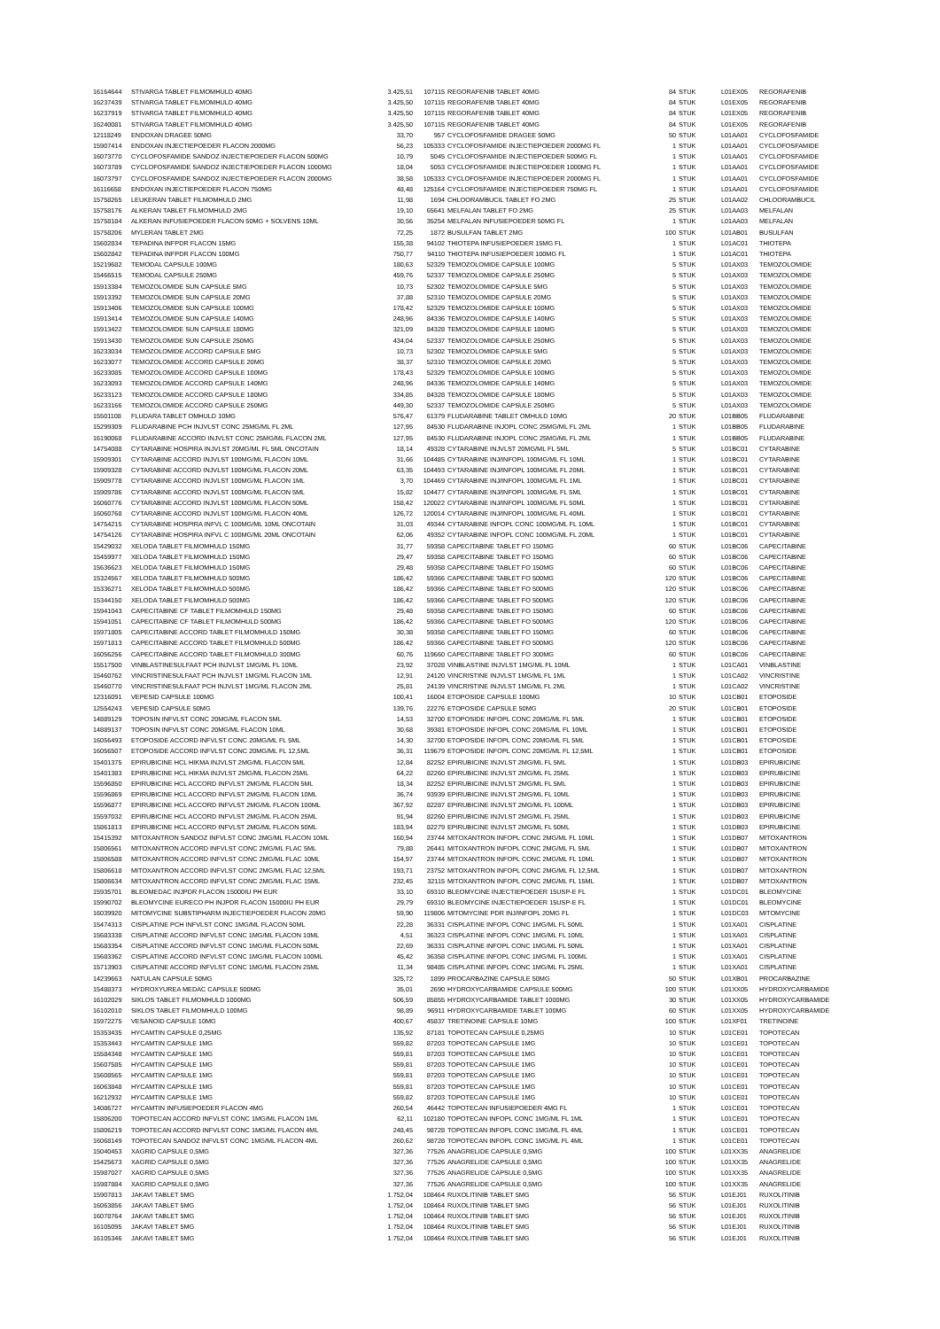| 16164644 | STIVARGA TABLET FILMOMHULD 40MG | 3.425,51 | 107115 | REGORAFENIB TABLET 40MG | 84 | STUK | L01EX05 | REGORAFENIB |
| 16237439 | STIVARGA TABLET FILMOMHULD 40MG | 3.425,50 | 107115 | REGORAFENIB TABLET 40MG | 84 | STUK | L01EX05 | REGORAFENIB |
| 16237919 | STIVARGA TABLET FILMOMHULD 40MG | 3.425,50 | 107115 | REGORAFENIB TABLET 40MG | 84 | STUK | L01EX05 | REGORAFENIB |
| 16240081 | STIVARGA TABLET FILMOMHULD 40MG | 3.425,50 | 107115 | REGORAFENIB TABLET 40MG | 84 | STUK | L01EX05 | REGORAFENIB |
| 12118249 | ENDOXAN DRAGEE 50MG | 33,70 | 957 | CYCLOFOSFAMIDE DRAGEE 50MG | 50 | STUK | L01AA01 | CYCLOFOSFAMIDE |
| 15907414 | ENDOXAN INJECTIEPOEDER FLACON 2000MG | 56,23 | 105333 | CYCLOFOSFAMIDE INJECTIEPOEDER 2000MG FL | 1 | STUK | L01AA01 | CYCLOFOSFAMIDE |
| 16073770 | CYCLOFOSFAMIDE SANDOZ INJECTIEPOEDER FLACON 500MG | 10,79 | 5045 | CYCLOFOSFAMIDE INJECTIEPOEDER 500MG FL | 1 | STUK | L01AA01 | CYCLOFOSFAMIDE |
| 16073789 | CYCLOFOSFAMIDE SANDOZ INJECTIEPOEDER FLACON 1000MG | 18,04 | 5053 | CYCLOFOSFAMIDE INJECTIEPOEDER 1000MG FL | 1 | STUK | L01AA01 | CYCLOFOSFAMIDE |
| 16073797 | CYCLOFOSFAMIDE SANDOZ INJECTIEPOEDER FLACON 2000MG | 38,58 | 105333 | CYCLOFOSFAMIDE INJECTIEPOEDER 2000MG FL | 1 | STUK | L01AA01 | CYCLOFOSFAMIDE |
| 16116658 | ENDOXAN INJECTIEPOEDER FLACON 750MG | 48,48 | 125164 | CYCLOFOSFAMIDE INJECTIEPOEDER 750MG FL | 1 | STUK | L01AA01 | CYCLOFOSFAMIDE |
| 15758265 | LEUKERAN TABLET FILMOMHULD 2MG | 11,98 | 1694 | CHLOORAMBUCIL TABLET FO 2MG | 25 | STUK | L01AA02 | CHLOORAMBUCIL |
| 15758176 | ALKERAN TABLET FILMOMHULD 2MG | 19,10 | 65641 | MELFALAN TABLET FO 2MG | 25 | STUK | L01AA03 | MELFALAN |
| 15758184 | ALKERAN INFUSIEPOEDER FLACON 50MG + SOLVENS 10ML | 30,56 | 35254 | MELFALAN INFUSIEPOEDER 50MG FL | 1 | STUK | L01AA03 | MELFALAN |
| 15758206 | MYLERAN TABLET 2MG | 72,25 | 1872 | BUSULFAN TABLET 2MG | 100 | STUK | L01AB01 | BUSULFAN |
| 15602834 | TEPADINA INFPDR FLACON 15MG | 155,38 | 94102 | THIOTEPA INFUSIEPOEDER 15MG FL | 1 | STUK | L01AC01 | THIOTEPA |
| 15602842 | TEPADINA INFPDR FLACON 100MG | 750,77 | 94110 | THIOTEPA INFUSIEPOEDER 100MG FL | 1 | STUK | L01AC01 | THIOTEPA |
| 15219682 | TEMODAL CAPSULE 100MG | 180,63 | 52329 | TEMOZOLOMIDE CAPSULE 100MG | 5 | STUK | L01AX03 | TEMOZOLOMIDE |
| 15466515 | TEMODAL CAPSULE 250MG | 459,76 | 52337 | TEMOZOLOMIDE CAPSULE 250MG | 5 | STUK | L01AX03 | TEMOZOLOMIDE |
| 15913384 | TEMOZOLOMIDE SUN CAPSULE 5MG | 10,73 | 52302 | TEMOZOLOMIDE CAPSULE 5MG | 5 | STUK | L01AX03 | TEMOZOLOMIDE |
| 15913392 | TEMOZOLOMIDE SUN CAPSULE 20MG | 37,88 | 52310 | TEMOZOLOMIDE CAPSULE 20MG | 5 | STUK | L01AX03 | TEMOZOLOMIDE |
| 15913406 | TEMOZOLOMIDE SUN CAPSULE 100MG | 178,42 | 52329 | TEMOZOLOMIDE CAPSULE 100MG | 5 | STUK | L01AX03 | TEMOZOLOMIDE |
| 15913414 | TEMOZOLOMIDE SUN CAPSULE 140MG | 248,96 | 84336 | TEMOZOLOMIDE CAPSULE 140MG | 5 | STUK | L01AX03 | TEMOZOLOMIDE |
| 15913422 | TEMOZOLOMIDE SUN CAPSULE 180MG | 321,09 | 84328 | TEMOZOLOMIDE CAPSULE 180MG | 5 | STUK | L01AX03 | TEMOZOLOMIDE |
| 15913430 | TEMOZOLOMIDE SUN CAPSULE 250MG | 434,04 | 52337 | TEMOZOLOMIDE CAPSULE 250MG | 5 | STUK | L01AX03 | TEMOZOLOMIDE |
| 16233034 | TEMOZOLOMIDE ACCORD CAPSULE 5MG | 10,73 | 52302 | TEMOZOLOMIDE CAPSULE 5MG | 5 | STUK | L01AX03 | TEMOZOLOMIDE |
| 16233077 | TEMOZOLOMIDE ACCORD CAPSULE 20MG | 38,37 | 52310 | TEMOZOLOMIDE CAPSULE 20MG | 5 | STUK | L01AX03 | TEMOZOLOMIDE |
| 16233085 | TEMOZOLOMIDE ACCORD CAPSULE 100MG | 178,43 | 52329 | TEMOZOLOMIDE CAPSULE 100MG | 5 | STUK | L01AX03 | TEMOZOLOMIDE |
| 16233093 | TEMOZOLOMIDE ACCORD CAPSULE 140MG | 248,96 | 84336 | TEMOZOLOMIDE CAPSULE 140MG | 5 | STUK | L01AX03 | TEMOZOLOMIDE |
| 16233123 | TEMOZOLOMIDE ACCORD CAPSULE 180MG | 334,85 | 84328 | TEMOZOLOMIDE CAPSULE 180MG | 5 | STUK | L01AX03 | TEMOZOLOMIDE |
| 16233166 | TEMOZOLOMIDE ACCORD CAPSULE 250MG | 449,30 | 52337 | TEMOZOLOMIDE CAPSULE 250MG | 5 | STUK | L01AX03 | TEMOZOLOMIDE |
| 15501108 | FLUDARA TABLET OMHULD 10MG | 576,47 | 61379 | FLUDARABINE TABLET OMHULD 10MG | 20 | STUK | L01BB05 | FLUDARABINE |
| 15299309 | FLUDARABINE PCH INJVLST CONC 25MG/ML FL 2ML | 127,95 | 84530 | FLUDARABINE INJOPL CONC 25MG/ML FL 2ML | 1 | STUK | L01BB05 | FLUDARABINE |
| 16190068 | FLUDARABINE ACCORD INJVLST CONC 25MG/ML FLACON 2ML | 127,95 | 84530 | FLUDARABINE INJOPL CONC 25MG/ML FL 2ML | 1 | STUK | L01BB05 | FLUDARABINE |
| 14754088 | CYTARABINE HOSPIRA INJVLST 20MG/ML FL 5ML ONCOTAIN | 18,14 | 49328 | CYTARABINE INJVLST 20MG/ML FL 5ML | 5 | STUK | L01BC01 | CYTARABINE |
| 15909301 | CYTARABINE ACCORD INJVLST 100MG/ML FLACON 10ML | 31,66 | 104485 | CYTARABINE INJ/INFOPL 100MG/ML FL 10ML | 1 | STUK | L01BC01 | CYTARABINE |
| 15909328 | CYTARABINE ACCORD INJVLST 100MG/ML FLACON 20ML | 63,35 | 104493 | CYTARABINE INJ/INFOPL 100MG/ML FL 20ML | 1 | STUK | L01BC01 | CYTARABINE |
| 15909778 | CYTARABINE ACCORD INJVLST 100MG/ML FLACON 1ML | 3,70 | 104469 | CYTARABINE INJ/INFOPL 100MG/ML FL 1ML | 1 | STUK | L01BC01 | CYTARABINE |
| 15909786 | CYTARABINE ACCORD INJVLST 100MG/ML FLACON 5ML | 15,82 | 104477 | CYTARABINE INJ/INFOPL 100MG/ML FL 5ML | 1 | STUK | L01BC01 | CYTARABINE |
| 16060776 | CYTARABINE ACCORD INJVLST 100MG/ML FLACON 50ML | 158,42 | 120022 | CYTARABINE INJ/INFOPL 100MG/ML FL 50ML | 1 | STUK | L01BC01 | CYTARABINE |
| 16060768 | CYTARABINE ACCORD INJVLST 100MG/ML FLACON 40ML | 126,72 | 120014 | CYTARABINE INJ/INFOPL 100MG/ML FL 40ML | 1 | STUK | L01BC01 | CYTARABINE |
| 14754215 | CYTARABINE HOSPIRA INFVL C 100MG/ML 10ML ONCOTAIN | 31,03 | 49344 | CYTARABINE INFOPL CONC 100MG/ML FL 10ML | 1 | STUK | L01BC01 | CYTARABINE |
| 14754126 | CYTARABINE HOSPIRA INFVL C 100MG/ML 20ML ONCOTAIN | 62,06 | 49352 | CYTARABINE INFOPL CONC 100MG/ML FL 20ML | 1 | STUK | L01BC01 | CYTARABINE |
| 15429032 | XELODA TABLET FILMOMHULD 150MG | 31,77 | 59358 | CAPECITABINE TABLET FO 150MG | 60 | STUK | L01BC06 | CAPECITABINE |
| 15459977 | XELODA TABLET FILMOMHULD 150MG | 29,47 | 59358 | CAPECITABINE TABLET FO 150MG | 60 | STUK | L01BC06 | CAPECITABINE |
| 15636623 | XELODA TABLET FILMOMHULD 150MG | 29,48 | 59358 | CAPECITABINE TABLET FO 150MG | 60 | STUK | L01BC06 | CAPECITABINE |
| 15324567 | XELODA TABLET FILMOMHULD 500MG | 186,42 | 59366 | CAPECITABINE TABLET FO 500MG | 120 | STUK | L01BC06 | CAPECITABINE |
| 15336271 | XELODA TABLET FILMOMHULD 500MG | 186,42 | 59366 | CAPECITABINE TABLET FO 500MG | 120 | STUK | L01BC06 | CAPECITABINE |
| 15344150 | XELODA TABLET FILMOMHULD 500MG | 186,42 | 59366 | CAPECITABINE TABLET FO 500MG | 120 | STUK | L01BC06 | CAPECITABINE |
| 15941043 | CAPECITABINE CF TABLET FILMOMHULD 150MG | 29,48 | 59358 | CAPECITABINE TABLET FO 150MG | 60 | STUK | L01BC06 | CAPECITABINE |
| 15941051 | CAPECITABINE CF TABLET FILMOMHULD 500MG | 186,42 | 59366 | CAPECITABINE TABLET FO 500MG | 120 | STUK | L01BC06 | CAPECITABINE |
| 15971805 | CAPECITABINE ACCORD TABLET FILMOMHULD 150MG | 30,38 | 59358 | CAPECITABINE TABLET FO 150MG | 60 | STUK | L01BC06 | CAPECITABINE |
| 15971813 | CAPECITABINE ACCORD TABLET FILMOMHULD 500MG | 186,42 | 59366 | CAPECITABINE TABLET FO 500MG | 120 | STUK | L01BC06 | CAPECITABINE |
| 16056256 | CAPECITABINE ACCORD TABLET FILMOMHULD 300MG | 60,76 | 119660 | CAPECITABINE TABLET FO 300MG | 60 | STUK | L01BC06 | CAPECITABINE |
| 15517500 | VINBLASTINESULFAAT PCH INJVLST 1MG/ML FL 10ML | 23,92 | 37028 | VINBLASTINE INJVLST 1MG/ML FL 10ML | 1 | STUK | L01CA01 | VINBLASTINE |
| 15460762 | VINCRISTINESULFAAT PCH INJVLST 1MG/ML FLACON 1ML | 12,91 | 24120 | VINCRISTINE INJVLST 1MG/ML FL 1ML | 1 | STUK | L01CA02 | VINCRISTINE |
| 15460770 | VINCRISTINESULFAAT PCH INJVLST 1MG/ML FLACON 2ML | 25,81 | 24139 | VINCRISTINE INJVLST 1MG/ML FL 2ML | 1 | STUK | L01CA02 | VINCRISTINE |
| 12316091 | VEPESID CAPSULE 100MG | 100,41 | 16004 | ETOPOSIDE CAPSULE 100MG | 10 | STUK | L01CB01 | ETOPOSIDE |
| 12554243 | VEPESID CAPSULE 50MG | 139,76 | 22276 | ETOPOSIDE CAPSULE 50MG | 20 | STUK | L01CB01 | ETOPOSIDE |
| 14889129 | TOPOSIN INFVLST CONC 20MG/ML FLACON 5ML | 14,53 | 32700 | ETOPOSIDE INFOPL CONC 20MG/ML FL 5ML | 1 | STUK | L01CB01 | ETOPOSIDE |
| 14889137 | TOPOSIN INFVLST CONC 20MG/ML FLACON 10ML | 30,68 | 39381 | ETOPOSIDE INFOPL CONC 20MG/ML FL 10ML | 1 | STUK | L01CB01 | ETOPOSIDE |
| 16056493 | ETOPOSIDE ACCORD INFVLST CONC 20MG/ML FL 5ML | 14,30 | 32700 | ETOPOSIDE INFOPL CONC 20MG/ML FL 5ML | 1 | STUK | L01CB01 | ETOPOSIDE |
| 16056507 | ETOPOSIDE ACCORD INFVLST CONC 20MG/ML FL 12,5ML | 36,31 | 119679 | ETOPOSIDE INFOPL CONC 20MG/ML FL 12,5ML | 1 | STUK | L01CB01 | ETOPOSIDE |
| 15401375 | EPIRUBICINE HCL HIKMA INJVLST 2MG/ML FLACON 5ML | 12,84 | 82252 | EPIRUBICINE INJVLST 2MG/ML FL 5ML | 1 | STUK | L01DB03 | EPIRUBICINE |
| 15401383 | EPIRUBICINE HCL HIKMA INJVLST 2MG/ML FLACON 25ML | 64,22 | 82260 | EPIRUBICINE INJVLST 2MG/ML FL 25ML | 1 | STUK | L01DB03 | EPIRUBICINE |
| 15596850 | EPIRUBICINE HCL ACCORD INFVLST 2MG/ML FLACON 5ML | 18,34 | 82252 | EPIRUBICINE INJVLST 2MG/ML FL 5ML | 1 | STUK | L01DB03 | EPIRUBICINE |
| 15596869 | EPIRUBICINE HCL ACCORD INFVLST 2MG/ML FLACON 10ML | 36,74 | 93939 | EPIRUBICINE INJVLST 2MG/ML FL 10ML | 1 | STUK | L01DB03 | EPIRUBICINE |
| 15596877 | EPIRUBICINE HCL ACCORD INFVLST 2MG/ML FLACON 100ML | 367,92 | 82287 | EPIRUBICINE INJVLST 2MG/ML FL 100ML | 1 | STUK | L01DB03 | EPIRUBICINE |
| 15597032 | EPIRUBICINE HCL ACCORD INFVLST 2MG/ML FLACON 25ML | 91,94 | 82260 | EPIRUBICINE INJVLST 2MG/ML FL 25ML | 1 | STUK | L01DB03 | EPIRUBICINE |
| 15861813 | EPIRUBICINE HCL ACCORD INFVLST 2MG/ML FLACON 50ML | 183,94 | 82279 | EPIRUBICINE INJVLST 2MG/ML FL 50ML | 1 | STUK | L01DB03 | EPIRUBICINE |
| 15415392 | MITOXANTRON SANDOZ INFVLST CONC 2MG/ML FLACON 10ML | 160,94 | 23744 | MITOXANTRON INFOPL CONC 2MG/ML FL 10ML | 1 | STUK | L01DB07 | MITOXANTRON |
| 15806561 | MITOXANTRON ACCORD INFVLST CONC 2MG/ML FLAC 5ML | 79,88 | 26441 | MITOXANTRON INFOPL CONC 2MG/ML FL 5ML | 1 | STUK | L01DB07 | MITOXANTRON |
| 15806588 | MITOXANTRON ACCORD INFVLST CONC 2MG/ML FLAC 10ML | 154,97 | 23744 | MITOXANTRON INFOPL CONC 2MG/ML FL 10ML | 1 | STUK | L01DB07 | MITOXANTRON |
| 15806618 | MITOXANTRON ACCORD INFVLST CONC 2MG/ML FLAC 12,5ML | 193,71 | 23752 | MITOXANTRON INFOPL CONC 2MG/ML FL 12,5ML | 1 | STUK | L01DB07 | MITOXANTRON |
| 15806634 | MITOXANTRON ACCORD INFVLST CONC 2MG/ML FLAC 15ML | 232,45 | 32115 | MITOXANTRON INFOPL CONC 2MG/ML FL 15ML | 1 | STUK | L01DB07 | MITOXANTRON |
| 15935701 | BLEOMEDAC INJPDR FLACON 15000IU PH EUR | 33,10 | 69310 | BLEOMYCINE INJECTIEPOEDER 15USP-E FL | 1 | STUK | L01DC01 | BLEOMYCINE |
| 15990702 | BLEOMYCINE EURECO PH INJPDR FLACON 15000IU PH EUR | 29,79 | 69310 | BLEOMYCINE INJECTIEPOEDER 15USP-E FL | 1 | STUK | L01DC01 | BLEOMYCINE |
| 16039920 | MITOMYCINE SUBSTIPHARM INJECTIEPOEDER FLACON 20MG | 59,90 | 119806 | MITOMYCINE PDR INJ/INFOPL 20MG FL | 1 | STUK | L01DC03 | MITOMYCINE |
| 15474313 | CISPLATINE PCH INFVLST CONC 1MG/ML FLACON 50ML | 22,28 | 36331 | CISPLATINE INFOPL CONC 1MG/ML FL 50ML | 1 | STUK | L01XA01 | CISPLATINE |
| 15683338 | CISPLATINE ACCORD INFVLST CONC 1MG/ML FLACON 10ML | 4,51 | 36323 | CISPLATINE INFOPL CONC 1MG/ML FL 10ML | 1 | STUK | L01XA01 | CISPLATINE |
| 15683354 | CISPLATINE ACCORD INFVLST CONC 1MG/ML FLACON 50ML | 22,69 | 36331 | CISPLATINE INFOPL CONC 1MG/ML FL 50ML | 1 | STUK | L01XA01 | CISPLATINE |
| 15683362 | CISPLATINE ACCORD INFVLST CONC 1MG/ML FLACON 100ML | 45,42 | 36358 | CISPLATINE INFOPL CONC 1MG/ML FL 100ML | 1 | STUK | L01XA01 | CISPLATINE |
| 15713903 | CISPLATINE ACCORD INFVLST CONC 1MG/ML FLACON 25ML | 11,34 | 98485 | CISPLATINE INFOPL CONC 1MG/ML FL 25ML | 1 | STUK | L01XA01 | CISPLATINE |
| 14239663 | NATULAN CAPSULE 50MG | 325,72 | 1899 | PROCARBAZINE CAPSULE 50MG | 50 | STUK | L01XB01 | PROCARBAZINE |
| 15488373 | HYDROXYUREA MEDAC CAPSULE 500MG | 35,01 | 2690 | HYDROXYCARBAMIDE CAPSULE 500MG | 100 | STUK | L01XX05 | HYDROXYCARBAMIDE |
| 16102029 | SIKLOS TABLET FILMOMHULD 1000MG | 506,59 | 85855 | HYDROXYCARBAMIDE TABLET 1000MG | 30 | STUK | L01XX05 | HYDROXYCARBAMIDE |
| 16102010 | SIKLOS TABLET FILMOMHULD 100MG | 98,89 | 96911 | HYDROXYCARBAMIDE TABLET 100MG | 60 | STUK | L01XX05 | HYDROXYCARBAMIDE |
| 15972275 | VESANOID CAPSULE 10MG | 400,67 | 45837 | TRETINOINE CAPSULE 10MG | 100 | STUK | L01XF01 | TRETINOINE |
| 15353435 | HYCAMTIN CAPSULE 0,25MG | 135,92 | 87181 | TOPOTECAN CAPSULE 0,25MG | 10 | STUK | L01CE01 | TOPOTECAN |
| 15353443 | HYCAMTIN CAPSULE 1MG | 559,82 | 87203 | TOPOTECAN CAPSULE 1MG | 10 | STUK | L01CE01 | TOPOTECAN |
| 15584348 | HYCAMTIN CAPSULE 1MG | 559,81 | 87203 | TOPOTECAN CAPSULE 1MG | 10 | STUK | L01CE01 | TOPOTECAN |
| 15607585 | HYCAMTIN CAPSULE 1MG | 559,81 | 87203 | TOPOTECAN CAPSULE 1MG | 10 | STUK | L01CE01 | TOPOTECAN |
| 15608565 | HYCAMTIN CAPSULE 1MG | 559,81 | 87203 | TOPOTECAN CAPSULE 1MG | 10 | STUK | L01CE01 | TOPOTECAN |
| 16063848 | HYCAMTIN CAPSULE 1MG | 559,81 | 87203 | TOPOTECAN CAPSULE 1MG | 10 | STUK | L01CE01 | TOPOTECAN |
| 16212932 | HYCAMTIN CAPSULE 1MG | 559,82 | 87203 | TOPOTECAN CAPSULE 1MG | 10 | STUK | L01CE01 | TOPOTECAN |
| 14086727 | HYCAMTIN INFUSIEPOEDER FLACON 4MG | 260,54 | 46442 | TOPOTECAN INFUSIEPOEDER 4MG FL | 1 | STUK | L01CE01 | TOPOTECAN |
| 15806200 | TOPOTECAN ACCORD INFVLST CONC 1MG/ML FLACON 1ML | 62,11 | 102180 | TOPOTECAN INFOPL CONC 1MG/ML FL 1ML | 1 | STUK | L01CE01 | TOPOTECAN |
| 15806219 | TOPOTECAN ACCORD INFVLST CONC 1MG/ML FLACON 4ML | 248,45 | 98728 | TOPOTECAN INFOPL CONC 1MG/ML FL 4ML | 1 | STUK | L01CE01 | TOPOTECAN |
| 16068149 | TOPOTECAN SANDOZ INFVLST CONC 1MG/ML FLACON 4ML | 260,62 | 98728 | TOPOTECAN INFOPL CONC 1MG/ML FL 4ML | 1 | STUK | L01CE01 | TOPOTECAN |
| 15040453 | XAGRID CAPSULE 0,5MG | 327,36 | 77526 | ANAGRELIDE CAPSULE 0,5MG | 100 | STUK | L01XX35 | ANAGRELIDE |
| 15425673 | XAGRID CAPSULE 0,5MG | 327,36 | 77526 | ANAGRELIDE CAPSULE 0,5MG | 100 | STUK | L01XX35 | ANAGRELIDE |
| 15987027 | XAGRID CAPSULE 0,5MG | 327,36 | 77526 | ANAGRELIDE CAPSULE 0,5MG | 100 | STUK | L01XX35 | ANAGRELIDE |
| 15987884 | XAGRID CAPSULE 0,5MG | 327,36 | 77526 | ANAGRELIDE CAPSULE 0,5MG | 100 | STUK | L01XX35 | ANAGRELIDE |
| 15907813 | JAKAVI TABLET 5MG | 1.752,04 | 108464 | RUXOLITINIB TABLET 5MG | 56 | STUK | L01EJ01 | RUXOLITINIB |
| 16063856 | JAKAVI TABLET 5MG | 1.752,04 | 108464 | RUXOLITINIB TABLET 5MG | 56 | STUK | L01EJ01 | RUXOLITINIB |
| 16078764 | JAKAVI TABLET 5MG | 1.752,04 | 108464 | RUXOLITINIB TABLET 5MG | 56 | STUK | L01EJ01 | RUXOLITINIB |
| 16105095 | JAKAVI TABLET 5MG | 1.752,04 | 108464 | RUXOLITINIB TABLET 5MG | 56 | STUK | L01EJ01 | RUXOLITINIB |
| 16105346 | JAKAVI TABLET 5MG | 1.752,04 | 108464 | RUXOLITINIB TABLET 5MG | 56 | STUK | L01EJ01 | RUXOLITINIB |